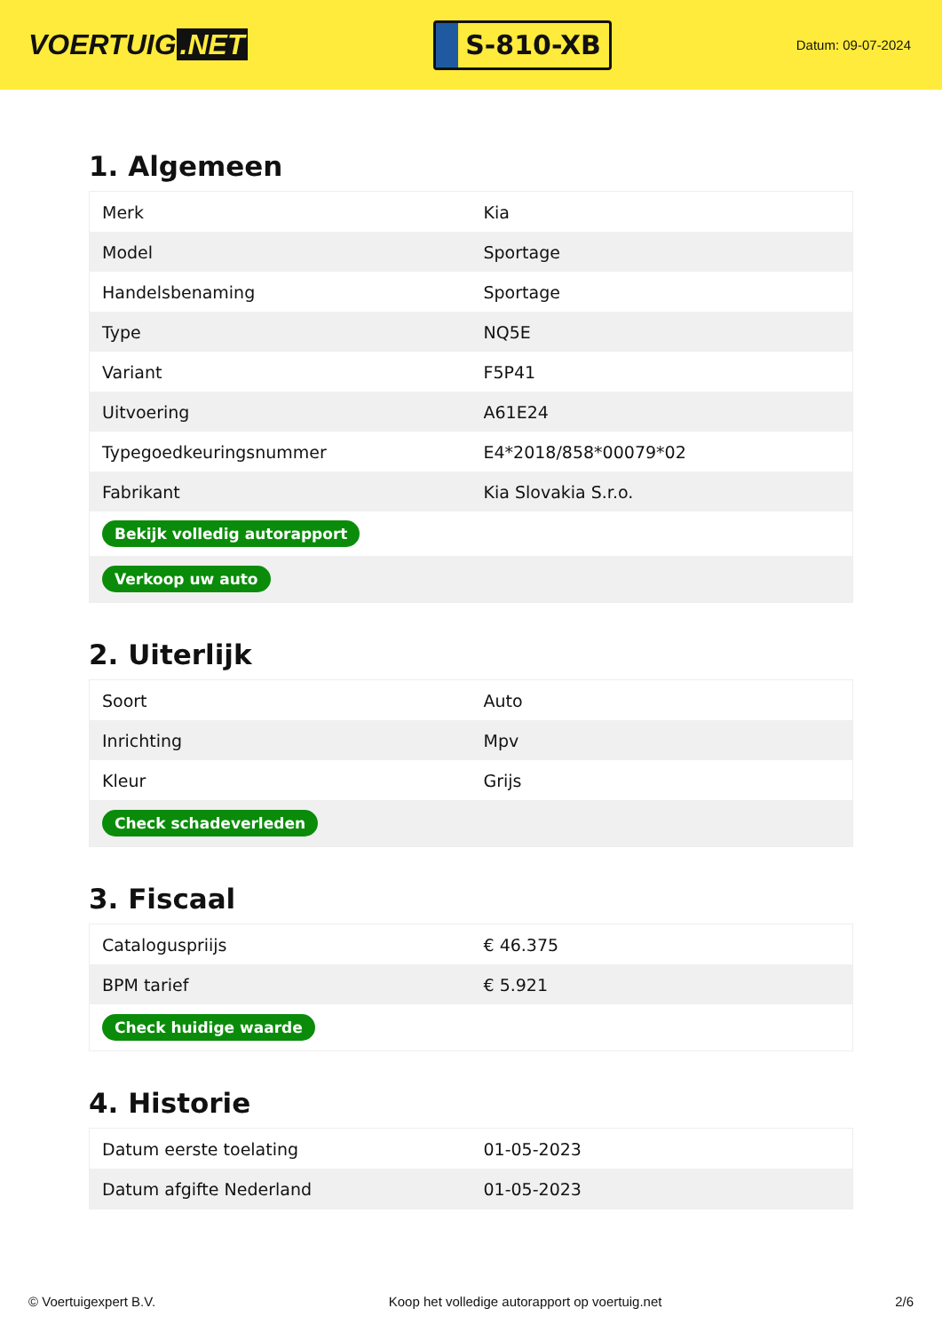VOERTUIG.NET
S-810-XB
Datum: 09-07-2024
1. Algemeen
| Merk | Kia |
| Model | Sportage |
| Handelsbenaming | Sportage |
| Type | NQ5E |
| Variant | F5P41 |
| Uitvoering | A61E24 |
| Typegoedkeuringsnummer | E4*2018/858*00079*02 |
| Fabrikant | Kia Slovakia S.r.o. |
| Bekijk volledig autorapport | |
| Verkoop uw auto | |
2. Uiterlijk
| Soort | Auto |
| Inrichting | Mpv |
| Kleur | Grijs |
| Check schadeverleden | |
3. Fiscaal
| Cataloguspriijs | € 46.375 |
| BPM tarief | € 5.921 |
| Check huidige waarde | |
4. Historie
| Datum eerste toelating | 01-05-2023 |
| Datum afgifte Nederland | 01-05-2023 |
© Voertuigexpert B.V. Koop het volledige autorapport op voertuig.net 2/6